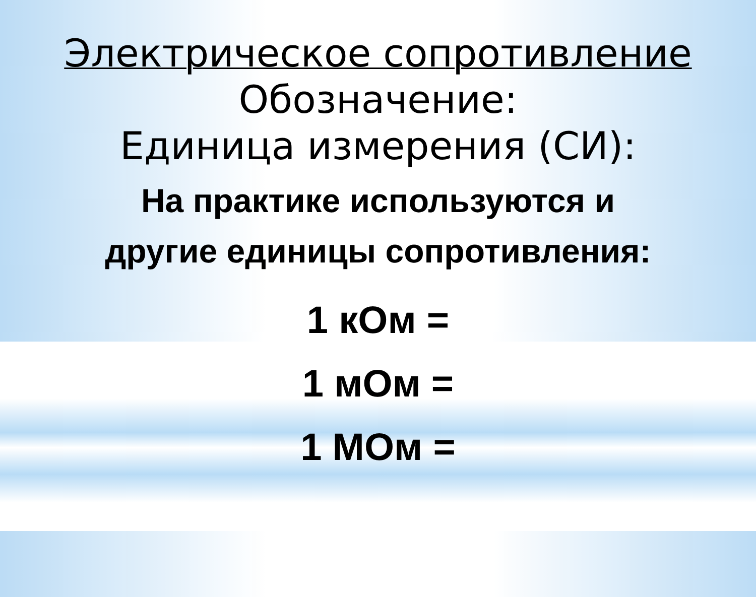Электрическое сопротивление
Обозначение:
Единица измерения (СИ):
На практике используются и
другие единицы сопротивления:
1 кОм =
1 мОм =
1 МОм =